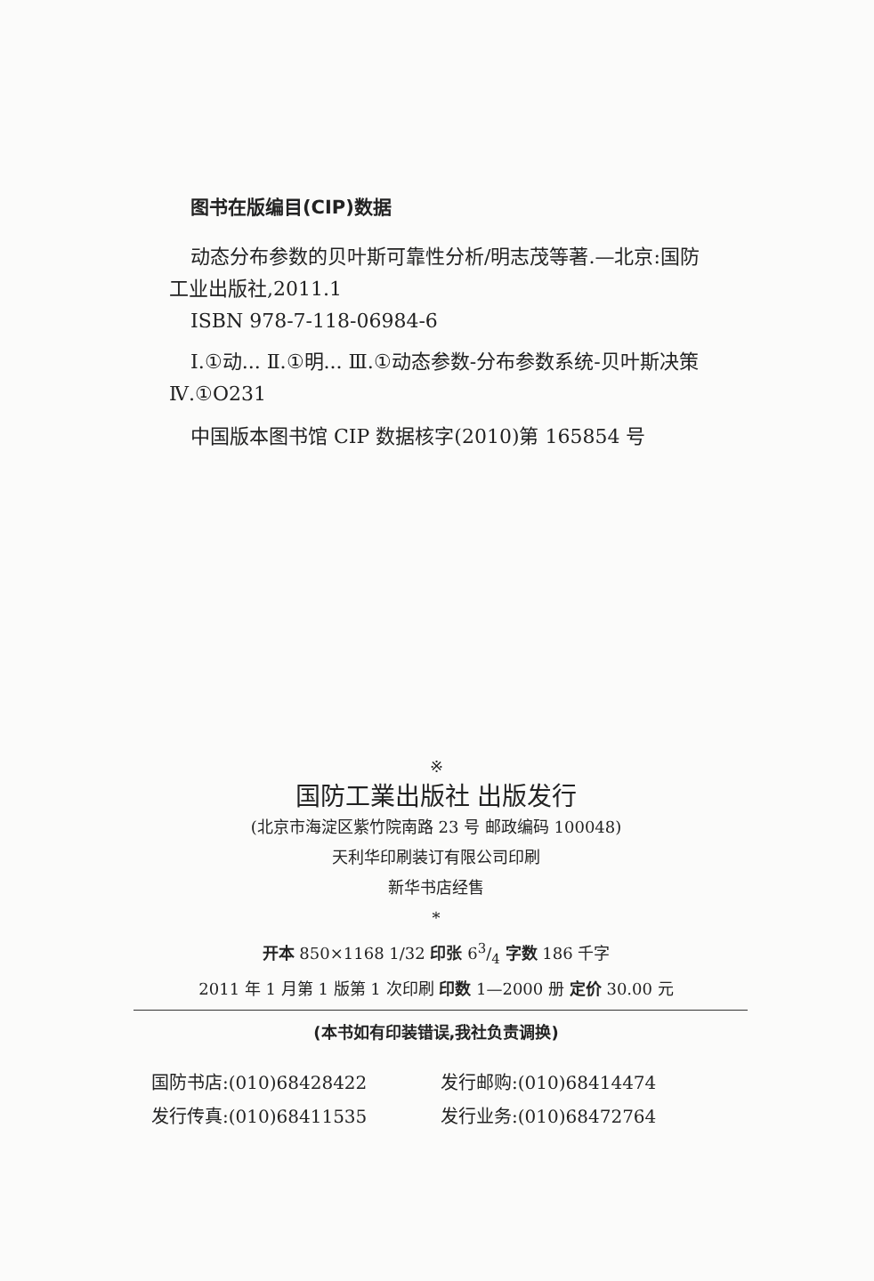图书在版编目(CIP)数据
动态分布参数的贝叶斯可靠性分析/明志茂等著.—北京:国防工业出版社,2011.1
ISBN 978-7-118-06984-6
Ⅰ.①动... Ⅱ.①明... Ⅲ.①动态参数-分布参数系统-贝叶斯决策 Ⅳ.①O231
中国版本图书馆 CIP 数据核字(2010)第 165854 号
※
国防工業出版社 出版发行
(北京市海淀区紫竹院南路 23 号 邮政编码 100048)
天利华印刷装订有限公司印刷
新华书店经售
*
开本 850×1168 1/32 印张 63/4 字数 186 千字
2011 年 1 月第 1 版第 1 次印刷 印数 1—2000 册 定价 30.00 元
(本书如有印装错误,我社负责调换)
国防书店:(010)68428422
发行邮购:(010)68414474
发行传真:(010)68411535
发行业务:(010)68472764